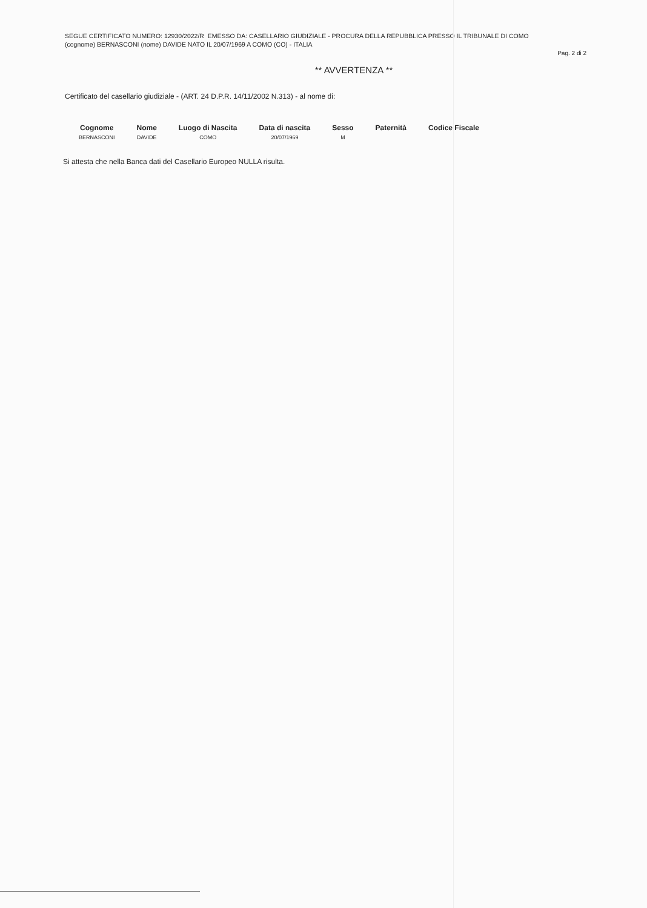SEGUE CERTIFICATO NUMERO: 12930/2022/R EMESSO DA: CASELLARIO GIUDIZIALE - PROCURA DELLA REPUBBLICA PRESSO IL TRIBUNALE DI COMO
(cognome) BERNASCONI (nome) DAVIDE NATO IL 20/07/1969 A COMO (CO) - ITALIA
Pag. 2 di 2
** AVVERTENZA **
Certificato del casellario giudiziale - (ART. 24 D.P.R. 14/11/2002 N.313) - al nome di:
| Cognome | Nome | Luogo di Nascita | Data di nascita | Sesso | Paternità | Codice Fiscale |
| --- | --- | --- | --- | --- | --- | --- |
| BERNASCONI | DAVIDE | COMO | 20/07/1969 | M | | |
Si attesta che nella Banca dati del Casellario Europeo NULLA risulta.